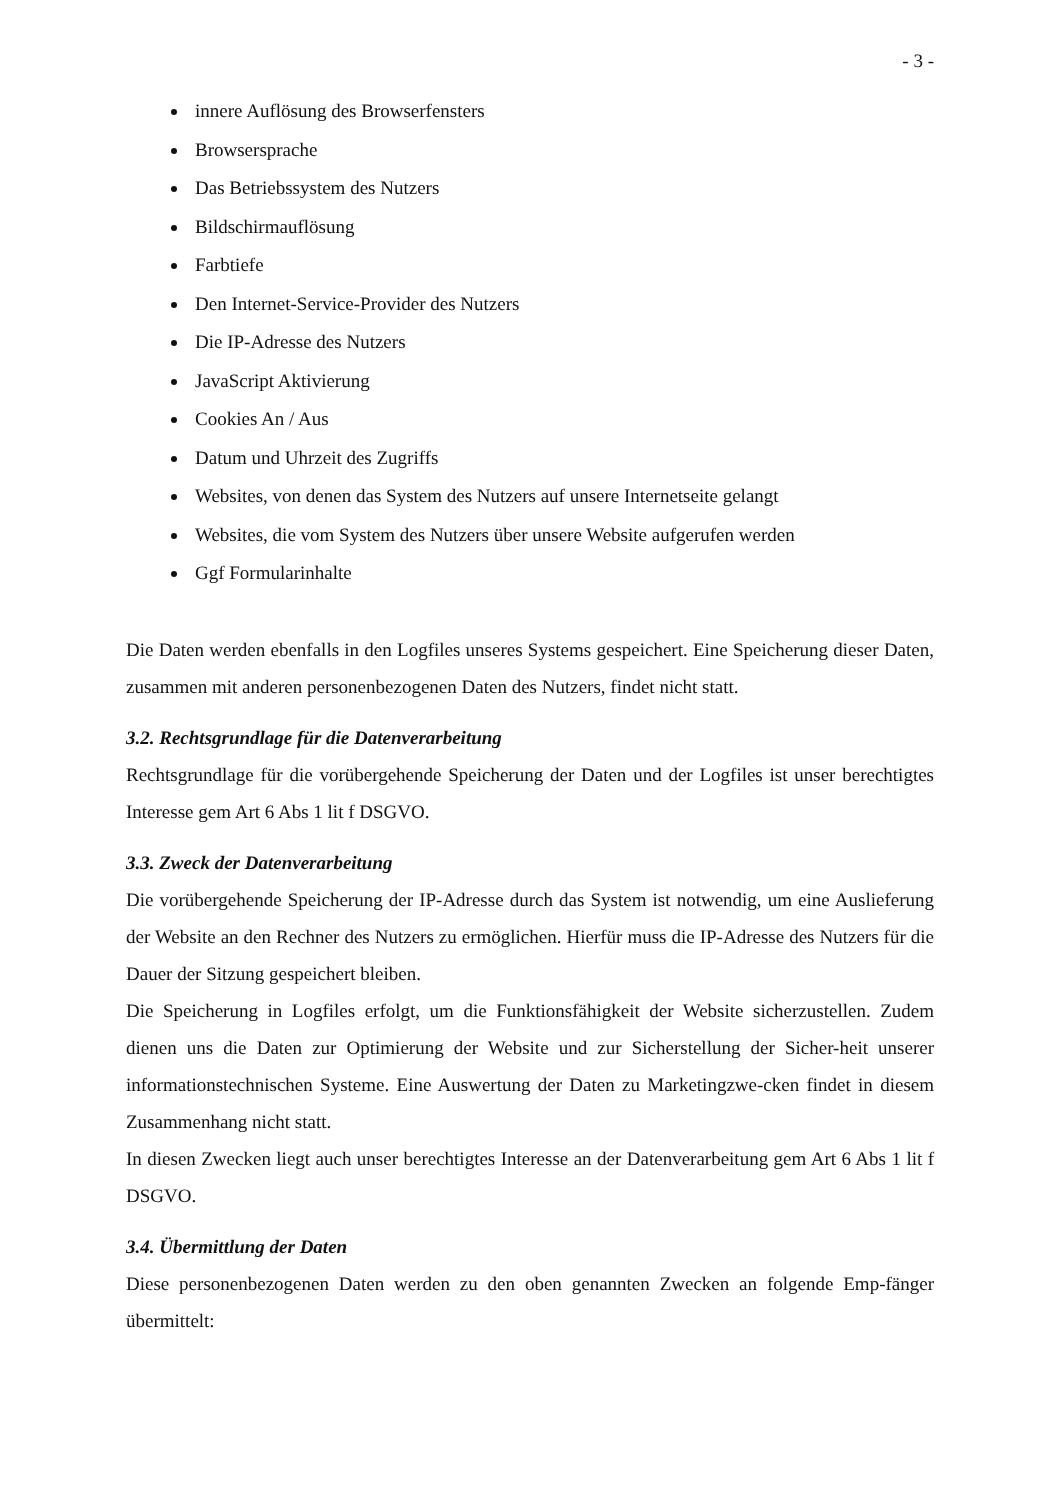- 3 -
innere Auflösung des Browserfensters
Browsersprache
Das Betriebssystem des Nutzers
Bildschirmauflösung
Farbtiefe
Den Internet-Service-Provider des Nutzers
Die IP-Adresse des Nutzers
JavaScript Aktivierung
Cookies An / Aus
Datum und Uhrzeit des Zugriffs
Websites, von denen das System des Nutzers auf unsere Internetseite gelangt
Websites, die vom System des Nutzers über unsere Website aufgerufen werden
Ggf Formularinhalte
Die Daten werden ebenfalls in den Logfiles unseres Systems gespeichert. Eine Speicherung dieser Daten, zusammen mit anderen personenbezogenen Daten des Nutzers, findet nicht statt.
3.2. Rechtsgrundlage für die Datenverarbeitung
Rechtsgrundlage für die vorübergehende Speicherung der Daten und der Logfiles ist unser berechtigtes Interesse gem Art 6 Abs 1 lit f DSGVO.
3.3. Zweck der Datenverarbeitung
Die vorübergehende Speicherung der IP-Adresse durch das System ist notwendig, um eine Auslieferung der Website an den Rechner des Nutzers zu ermöglichen. Hierfür muss die IP-Adresse des Nutzers für die Dauer der Sitzung gespeichert bleiben.
Die Speicherung in Logfiles erfolgt, um die Funktionsfähigkeit der Website sicherzustellen. Zudem dienen uns die Daten zur Optimierung der Website und zur Sicherstellung der Sicher-heit unserer informationstechnischen Systeme. Eine Auswertung der Daten zu Marketingzwe-cken findet in diesem Zusammenhang nicht statt.
In diesen Zwecken liegt auch unser berechtigtes Interesse an der Datenverarbeitung gem Art 6 Abs 1 lit f DSGVO.
3.4. Übermittlung der Daten
Diese personenbezogenen Daten werden zu den oben genannten Zwecken an folgende Emp-fänger übermittelt: